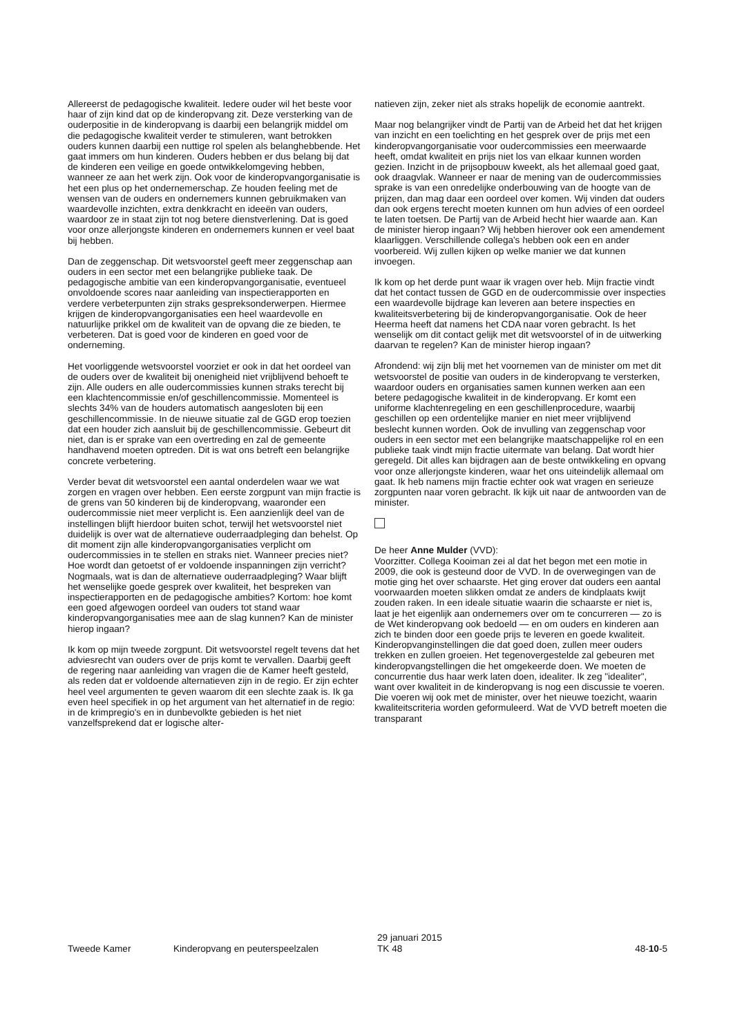Allereerst de pedagogische kwaliteit. Iedere ouder wil het beste voor haar of zijn kind dat op de kinderopvang zit. Deze versterking van de ouderpositie in de kinderopvang is daarbij een belangrijk middel om die pedagogische kwaliteit verder te stimuleren, want betrokken ouders kunnen daarbij een nuttige rol spelen als belanghebbende. Het gaat immers om hun kinderen. Ouders hebben er dus belang bij dat de kinderen een veilige en goede ontwikkelomgeving hebben, wanneer ze aan het werk zijn. Ook voor de kinderopvangorganisatie is het een plus op het ondernemerschap. Ze houden feeling met de wensen van de ouders en ondernemers kunnen gebruikmaken van waardevolle inzichten, extra denkkracht en ideeën van ouders, waardoor ze in staat zijn tot nog betere dienstverlening. Dat is goed voor onze allerjongste kinderen en ondernemers kunnen er veel baat bij hebben.
Dan de zeggenschap. Dit wetsvoorstel geeft meer zeggenschap aan ouders in een sector met een belangrijke publieke taak. De pedagogische ambitie van een kinderopvangorganisatie, eventueel onvoldoende scores naar aanleiding van inspectierapporten en verdere verbeterpunten zijn straks gespreksonderwerpen. Hiermee krijgen de kinderopvangorganisaties een heel waardevolle en natuurlijke prikkel om de kwaliteit van de opvang die ze bieden, te verbeteren. Dat is goed voor de kinderen en goed voor de onderneming.
Het voorliggende wetsvoorstel voorziet er ook in dat het oordeel van de ouders over de kwaliteit bij onenigheid niet vrijblijvend behoeft te zijn. Alle ouders en alle oudercommissies kunnen straks terecht bij een klachtencommissie en/of geschillencommissie. Momenteel is slechts 34% van de houders automatisch aangesloten bij een geschillencommissie. In de nieuwe situatie zal de GGD erop toezien dat een houder zich aansluit bij de geschillencommissie. Gebeurt dit niet, dan is er sprake van een overtreding en zal de gemeente handhavend moeten optreden. Dit is wat ons betreft een belangrijke concrete verbetering.
Verder bevat dit wetsvoorstel een aantal onderdelen waar we wat zorgen en vragen over hebben. Een eerste zorgpunt van mijn fractie is de grens van 50 kinderen bij de kinderopvang, waaronder een oudercommissie niet meer verplicht is. Een aanzienlijk deel van de instellingen blijft hierdoor buiten schot, terwijl het wetsvoorstel niet duidelijk is over wat de alternatieve ouderraadpleging dan behelst. Op dit moment zijn alle kinderopvangorganisaties verplicht om oudercommissies in te stellen en straks niet. Wanneer precies niet? Hoe wordt dan getoetst of er voldoende inspanningen zijn verricht? Nogmaals, wat is dan de alternatieve ouderraadpleging? Waar blijft het wenselijke goede gesprek over kwaliteit, het bespreken van inspectierapporten en de pedagogische ambities? Kortom: hoe komt een goed afgewogen oordeel van ouders tot stand waar kinderopvangorganisaties mee aan de slag kunnen? Kan de minister hierop ingaan?
Ik kom op mijn tweede zorgpunt. Dit wetsvoorstel regelt tevens dat het adviesrecht van ouders over de prijs komt te vervallen. Daarbij geeft de regering naar aanleiding van vragen die de Kamer heeft gesteld, als reden dat er voldoende alternatieven zijn in de regio. Er zijn echter heel veel argumenten te geven waarom dit een slechte zaak is. Ik ga even heel specifiek in op het argument van het alternatief in de regio: in de krimpregio's en in dunbevolkte gebieden is het niet vanzelfsprekend dat er logische alter-
natieven zijn, zeker niet als straks hopelijk de economie aantrekt.
Maar nog belangrijker vindt de Partij van de Arbeid het dat het krijgen van inzicht en een toelichting en het gesprek over de prijs met een kinderopvangorganisatie voor oudercommissies een meerwaarde heeft, omdat kwaliteit en prijs niet los van elkaar kunnen worden gezien. Inzicht in de prijsopbouw kweekt, als het allemaal goed gaat, ook draagvlak. Wanneer er naar de mening van de oudercommissies sprake is van een onredelijke onderbouwing van de hoogte van de prijzen, dan mag daar een oordeel over komen. Wij vinden dat ouders dan ook ergens terecht moeten kunnen om hun advies of een oordeel te laten toetsen. De Partij van de Arbeid hecht hier waarde aan. Kan de minister hierop ingaan? Wij hebben hierover ook een amendement klaarliggen. Verschillende collega's hebben ook een en ander voorbereid. Wij zullen kijken op welke manier we dat kunnen invoegen.
Ik kom op het derde punt waar ik vragen over heb. Mijn fractie vindt dat het contact tussen de GGD en de oudercommissie over inspecties een waardevolle bijdrage kan leveren aan betere inspecties en kwaliteitsverbetering bij de kinderopvangorganisatie. Ook de heer Heerma heeft dat namens het CDA naar voren gebracht. Is het wenselijk om dit contact gelijk met dit wetsvoorstel of in de uitwerking daarvan te regelen? Kan de minister hierop ingaan?
Afrondend: wij zijn blij met het voornemen van de minister om met dit wetsvoorstel de positie van ouders in de kinderopvang te versterken, waardoor ouders en organisaties samen kunnen werken aan een betere pedagogische kwaliteit in de kinderopvang. Er komt een uniforme klachtenregeling en een geschillenprocedure, waarbij geschillen op een ordentelijke manier en niet meer vrijblijvend beslecht kunnen worden. Ook de invulling van zeggenschap voor ouders in een sector met een belangrijke maatschappelijke rol en een publieke taak vindt mijn fractie uitermate van belang. Dat wordt hier geregeld. Dit alles kan bijdragen aan de beste ontwikkeling en opvang voor onze allerjongste kinderen, waar het ons uiteindelijk allemaal om gaat. Ik heb namens mijn fractie echter ook wat vragen en serieuze zorgpunten naar voren gebracht. Ik kijk uit naar de antwoorden van de minister.
De heer Anne Mulder (VVD):
Voorzitter. Collega Kooiman zei al dat het begon met een motie in 2009, die ook is gesteund door de VVD. In de overwegingen van de motie ging het over schaarste. Het ging erover dat ouders een aantal voorwaarden moeten slikken omdat ze anders de kindplaats kwijt zouden raken. In een ideale situatie waarin die schaarste er niet is, laat je het eigenlijk aan ondernemers over om te concurreren — zo is de Wet kinderopvang ook bedoeld — en om ouders en kinderen aan zich te binden door een goede prijs te leveren en goede kwaliteit. Kinderopvanginstellingen die dat goed doen, zullen meer ouders trekken en zullen groeien. Het tegenovergestelde zal gebeuren met kinderopvangstellingen die het omgekeerde doen. We moeten de concurrentie dus haar werk laten doen, idealiter. Ik zeg "idealiter", want over kwaliteit in de kinderopvang is nog een discussie te voeren. Die voeren wij ook met de minister, over het nieuwe toezicht, waarin kwaliteitscriteria worden geformuleerd. Wat de VVD betreft moeten die transparant
Tweede Kamer Kinderopvang en peuterspeelzalen
29 januari 2015
TK 48
48-10-5